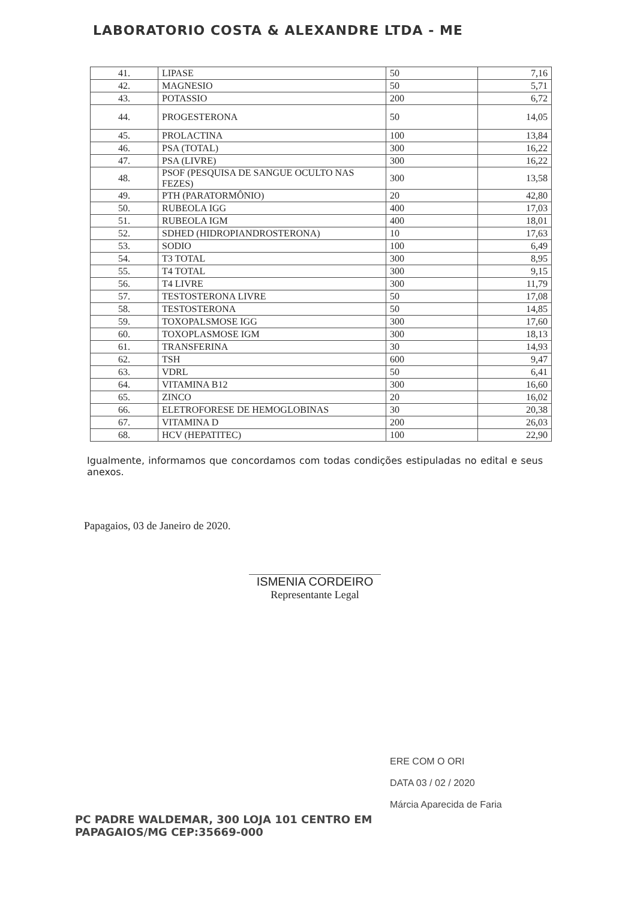LABORATORIO COSTA & ALEXANDRE LTDA - ME
| 41. | LIPASE | 50 | 7,16 |
| 42. | MAGNESIO | 50 | 5,71 |
| 43. | POTASSIO | 200 | 6,72 |
| 44. | PROGESTERONA | 50 | 14,05 |
| 45. | PROLACTINA | 100 | 13,84 |
| 46. | PSA (TOTAL) | 300 | 16,22 |
| 47. | PSA (LIVRE) | 300 | 16,22 |
| 48. | PSOF (PESQUISA DE SANGUE OCULTO NAS FEZES) | 300 | 13,58 |
| 49. | PTH (PARATORMÔNIO) | 20 | 42,80 |
| 50. | RUBEOLA IGG | 400 | 17,03 |
| 51. | RUBEOLA IGM | 400 | 18,01 |
| 52. | SDHED (HIDROPIANDROSTERONA) | 10 | 17,63 |
| 53. | SODIO | 100 | 6,49 |
| 54. | T3 TOTAL | 300 | 8,95 |
| 55. | T4 TOTAL | 300 | 9,15 |
| 56. | T4 LIVRE | 300 | 11,79 |
| 57. | TESTOSTERONA LIVRE | 50 | 17,08 |
| 58. | TESTOSTERONA | 50 | 14,85 |
| 59. | TOXOPALSMOSE IGG | 300 | 17,60 |
| 60. | TOXOPLASMOSE IGM | 300 | 18,13 |
| 61. | TRANSFERINA | 30 | 14,93 |
| 62. | TSH | 600 | 9,47 |
| 63. | VDRL | 50 | 6,41 |
| 64. | VITAMINA B12 | 300 | 16,60 |
| 65. | ZINCO | 20 | 16,02 |
| 66. | ELETROFORESE DE HEMOGLOBINAS | 30 | 20,38 |
| 67. | VITAMINA D | 200 | 26,03 |
| 68. | HCV (HEPATITEC) | 100 | 22,90 |
Igualmente, informamos que concordamos com todas condições estipuladas no edital e seus anexos.
Papagaios, 03 de Janeiro de 2020.
ISMENIA CORDEIRO
Representante Legal
ERE COM O ORI
DATA 03 / 02 / 2020
Márcia Aparecida de Faria
PC PADRE WALDEMAR, 300 LOJA 101 CENTRO EM
PAPAGAIOS/MG CEP:35669-000